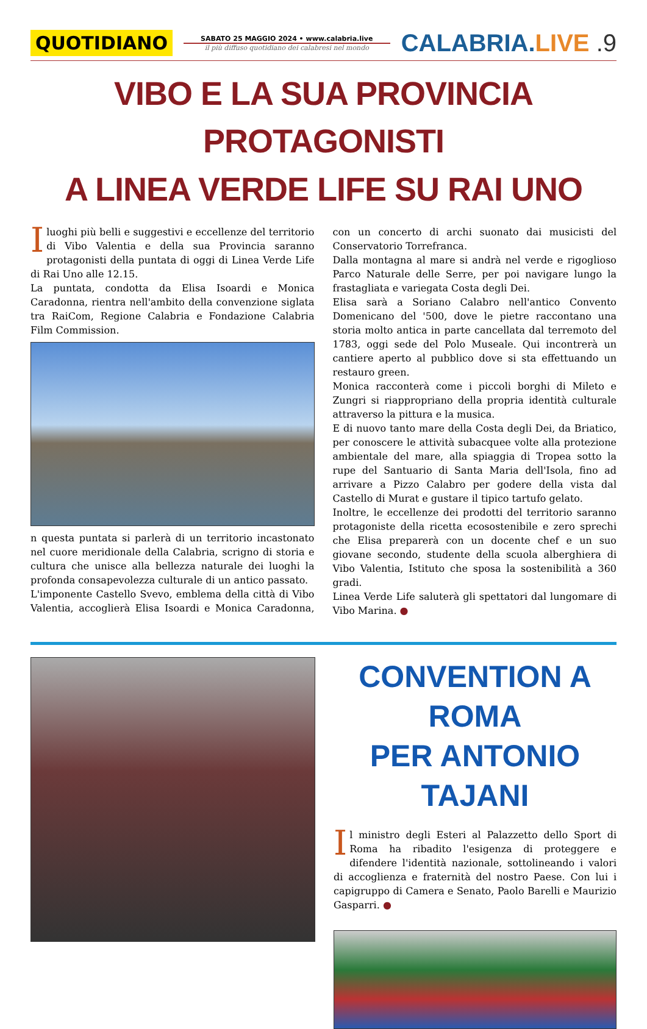QUOTIDIANO
SABATO 25 MAGGIO 2024 • www.calabria.live
il più diffuso quotidiano dei calabresi nel mondo
CALABRIA.LIVE .9
VIBO E LA SUA PROVINCIA PROTAGONISTI
A LINEA VERDE LIFE SU RAI UNO
I luoghi più belli e suggestivi e eccellenze del territorio di Vibo Valentia e della sua Provincia saranno protagonisti della puntata di oggi di Linea Verde Life di Rai Uno alle 12.15.
La puntata, condotta da Elisa Isoardi e Monica Caradonna, rientra nell'ambito della convenzione siglata tra RaiCom, Regione Calabria e Fondazione Calabria Film Commission.
n questa puntata si parlerà di un territorio incastonato nel cuore meridionale della Calabria, scrigno di storia e cultura che unisce alla bellezza naturale dei luoghi la profonda consapevolezza culturale di un antico passato.
L'imponente Castello Svevo, emblema della città di Vibo Valentia, accoglierà Elisa Isoardi e Monica Caradonna, con un concerto di archi suonato dai musicisti del Conservatorio Torrefranca.
Dalla montagna al mare si andrà nel verde e rigoglioso Parco Naturale delle Serre, per poi navigare lungo la frastagliata e variegata Costa degli Dei.
Elisa sarà a Soriano Calabro nell'antico Convento Domenicano del '500, dove le pietre raccontano una storia molto antica in parte cancellata dal terremoto del 1783, oggi sede del Polo Museale. Qui incontrerà un cantiere aperto al pubblico dove si sta effettuando un restauro green.
Monica racconterà come i piccoli borghi di Mileto e Zungri si riappropriano della propria identità culturale attraverso la pittura e la musica.
E di nuovo tanto mare della Costa degli Dei, da Briatico, per conoscere le attività subacquee volte alla protezione ambientale del mare, alla spiaggia di Tropea sotto la rupe del Santuario di Santa Maria dell'Isola, fino ad arrivare a Pizzo Calabro per godere della vista dal Castello di Murat e gustare il tipico tartufo gelato.
Inoltre, le eccellenze dei prodotti del territorio saranno protagoniste della ricetta ecosostenibile e zero sprechi che Elisa preparerà con un docente chef e un suo giovane secondo, studente della scuola alberghiera di Vibo Valentia, Istituto che sposa la sostenibilità a 360 gradi.
Linea Verde Life saluterà gli spettatori dal lungomare di Vibo Marina. ●
CONVENTION A ROMA
PER ANTONIO TAJANI
Il ministro degli Esteri al Palazzetto dello Sport di Roma ha ribadito l'esigenza di proteggere e difendere l'identità nazionale, sottolineando i valori di accoglienza e fraternità del nostro Paese. Con lui i capigruppo di Camera e Senato, Paolo Barelli e Maurizio Gasparri. ●